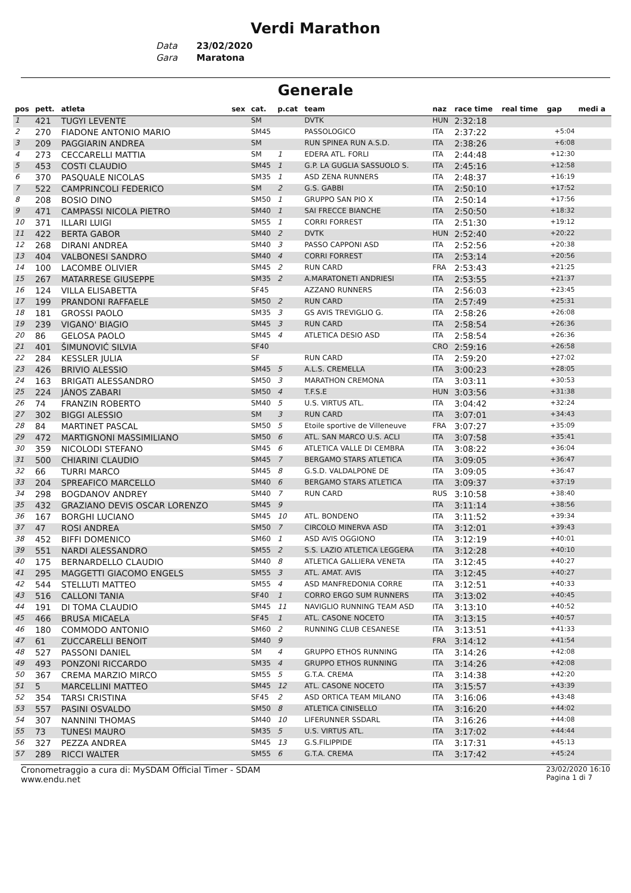Verdi Marathon
Data 23/02/2020
Gara Maratona
Generale
| pos | pett. | atleta | sex | cat. | p.cat | team | naz | race time | real time | gap | medi a |
| --- | --- | --- | --- | --- | --- | --- | --- | --- | --- | --- | --- |
| 1 | 421 | TUGYI LEVENTE | | SM | | DVTK | HUN | 2:32:18 | | | |
| 2 | 270 | FIADONE ANTONIO MARIO | | SM45 | | PASSOLOGICO | ITA | 2:37:22 | | +5:04 | |
| 3 | 209 | PAGGIARIN ANDREA | | SM | | RUN SPINEA RUN A.S.D. | ITA | 2:38:26 | | +6:08 | |
| 4 | 273 | CECCARELLI MATTIA | | SM | 1 | EDERA ATL. FORLI | ITA | 2:44:48 | | +12:30 | |
| 5 | 453 | COSTI CLAUDIO | | SM45 | 1 | G.P. LA GUGLIA SASSUOLO S. | ITA | 2:45:16 | | +12:58 | |
| 6 | 370 | PASQUALE NICOLAS | | SM35 | 1 | ASD ZENA RUNNERS | ITA | 2:48:37 | | +16:19 | |
| 7 | 522 | CAMPRINCOLI FEDERICO | | SM | 2 | G.S. GABBI | ITA | 2:50:10 | | +17:52 | |
| 8 | 208 | BOSIO DINO | | SM50 | 1 | GRUPPO SAN PIO X | ITA | 2:50:14 | | +17:56 | |
| 9 | 471 | CAMPASSI NICOLA PIETRO | | SM40 | 1 | SAI FRECCE BIANCHE | ITA | 2:50:50 | | +18:32 | |
| 10 | 371 | ILLARI LUIGI | | SM55 | 1 | CORRI FORREST | ITA | 2:51:30 | | +19:12 | |
| 11 | 422 | BERTA GABOR | | SM40 | 2 | DVTK | HUN | 2:52:40 | | +20:22 | |
| 12 | 268 | DIRANI ANDREA | | SM40 | 3 | PASSO CAPPONI ASD | ITA | 2:52:56 | | +20:38 | |
| 13 | 404 | VALBONESI SANDRO | | SM40 | 4 | CORRI FORREST | ITA | 2:53:14 | | +20:56 | |
| 14 | 100 | LACOMBE OLIVIER | | SM45 | 2 | RUN CARD | FRA | 2:53:43 | | +21:25 | |
| 15 | 267 | MATARRESE GIUSEPPE | | SM35 | 2 | A.MARATONETI ANDRIESI | ITA | 2:53:55 | | +21:37 | |
| 16 | 124 | VILLA ELISABETTA | | SF45 | | AZZANO RUNNERS | ITA | 2:56:03 | | +23:45 | |
| 17 | 199 | PRANDONI RAFFAELE | | SM50 | 2 | RUN CARD | ITA | 2:57:49 | | +25:31 | |
| 18 | 181 | GROSSI PAOLO | | SM35 | 3 | GS AVIS TREVIGLIO G. | ITA | 2:58:26 | | +26:08 | |
| 19 | 239 | VIGANO' BIAGIO | | SM45 | 3 | RUN CARD | ITA | 2:58:54 | | +26:36 | |
| 20 | 86 | GELOSA PAOLO | | SM45 | 4 | ATLETICA DESIO ASD | ITA | 2:58:54 | | +26:36 | |
| 21 | 401 | ŠIMUNOVIĆ SILVIA | | SF40 | | | CRO | 2:59:16 | | +26:58 | |
| 22 | 284 | KESSLER JULIA | | SF | | RUN CARD | ITA | 2:59:20 | | +27:02 | |
| 23 | 426 | BRIVIO ALESSIO | | SM45 | 5 | A.L.S. CREMELLA | ITA | 3:00:23 | | +28:05 | |
| 24 | 163 | BRIGATI ALESSANDRO | | SM50 | 3 | MARATHON CREMONA | ITA | 3:03:11 | | +30:53 | |
| 25 | 224 | JÁNOS ZABARI | | SM50 | 4 | T.F.S.E | HUN | 3:03:56 | | +31:38 | |
| 26 | 74 | FRANZIN ROBERTO | | SM40 | 5 | U.S. VIRTUS ATL. | ITA | 3:04:42 | | +32:24 | |
| 27 | 302 | BIGGI ALESSIO | | SM | 3 | RUN CARD | ITA | 3:07:01 | | +34:43 | |
| 28 | 84 | MARTINET PASCAL | | SM50 | 5 | Etoile sportive de Villeneuve | FRA | 3:07:27 | | +35:09 | |
| 29 | 472 | MARTIGNONI MASSIMILIANO | | SM50 | 6 | ATL. SAN MARCO U.S. ACLI | ITA | 3:07:58 | | +35:41 | |
| 30 | 359 | NICOLODI STEFANO | | SM45 | 6 | ATLETICA VALLE DI CEMBRA | ITA | 3:08:22 | | +36:04 | |
| 31 | 500 | CHIARINI CLAUDIO | | SM45 | 7 | BERGAMO STARS ATLETICA | ITA | 3:09:05 | | +36:47 | |
| 32 | 66 | TURRI MARCO | | SM45 | 8 | G.S.D. VALDALPONE DE | ITA | 3:09:05 | | +36:47 | |
| 33 | 204 | SPREAFICO MARCELLO | | SM40 | 6 | BERGAMO STARS ATLETICA | ITA | 3:09:37 | | +37:19 | |
| 34 | 298 | BOGDANOV ANDREY | | SM40 | 7 | RUN CARD | RUS | 3:10:58 | | +38:40 | |
| 35 | 432 | GRAZIANO DEVIS OSCAR LORENZO | | SM45 | 9 | | ITA | 3:11:14 | | +38:56 | |
| 36 | 167 | BORGHI LUCIANO | | SM45 | 10 | ATL. BONDENO | ITA | 3:11:52 | | +39:34 | |
| 37 | 47 | ROSI ANDREA | | SM50 | 7 | CIRCOLO MINERVA ASD | ITA | 3:12:01 | | +39:43 | |
| 38 | 452 | BIFFI DOMENICO | | SM60 | 1 | ASD AVIS OGGIONO | ITA | 3:12:19 | | +40:01 | |
| 39 | 551 | NARDI ALESSANDRO | | SM55 | 2 | S.S. LAZIO ATLETICA LEGGERA | ITA | 3:12:28 | | +40:10 | |
| 40 | 175 | BERNARDELLO CLAUDIO | | SM40 | 8 | ATLETICA GALLIERA VENETA | ITA | 3:12:45 | | +40:27 | |
| 41 | 295 | MAGGETTI GIACOMO ENGELS | | SM55 | 3 | ATL. AMAT. AVIS | ITA | 3:12:45 | | +40:27 | |
| 42 | 544 | STELLUTI MATTEO | | SM55 | 4 | ASD MANFREDONIA CORRE | ITA | 3:12:51 | | +40:33 | |
| 43 | 516 | CALLONI TANIA | | SF40 | 1 | CORRO ERGO SUM RUNNERS | ITA | 3:13:02 | | +40:45 | |
| 44 | 191 | DI TOMA CLAUDIO | | SM45 | 11 | NAVIGLIO RUNNING TEAM ASD | ITA | 3:13:10 | | +40:52 | |
| 45 | 466 | BRUSA MICAELA | | SF45 | 1 | ATL. CASONE NOCETO | ITA | 3:13:15 | | +40:57 | |
| 46 | 180 | COMMODO ANTONIO | | SM60 | 2 | RUNNING CLUB CESANESE | ITA | 3:13:51 | | +41:33 | |
| 47 | 61 | ZUCCARELLI BENOIT | | SM40 | 9 | | FRA | 3:14:12 | | +41:54 | |
| 48 | 527 | PASSONI DANIEL | | SM | 4 | GRUPPO ETHOS RUNNING | ITA | 3:14:26 | | +42:08 | |
| 49 | 493 | PONZONI RICCARDO | | SM35 | 4 | GRUPPO ETHOS RUNNING | ITA | 3:14:26 | | +42:08 | |
| 50 | 367 | CREMA MARZIO MIRCO | | SM55 | 5 | G.T.A. CREMA | ITA | 3:14:38 | | +42:20 | |
| 51 | 5 | MARCELLINI MATTEO | | SM45 | 12 | ATL. CASONE NOCETO | ITA | 3:15:57 | | +43:39 | |
| 52 | 354 | TARSI CRISTINA | | SF45 | 2 | ASD ORTICA TEAM MILANO | ITA | 3:16:06 | | +43:48 | |
| 53 | 557 | PASINI OSVALDO | | SM50 | 8 | ATLETICA CINISELLO | ITA | 3:16:20 | | +44:02 | |
| 54 | 307 | NANNINI THOMAS | | SM40 | 10 | LIFERUNNER SSDARL | ITA | 3:16:26 | | +44:08 | |
| 55 | 73 | TUNESI MAURO | | SM35 | 5 | U.S. VIRTUS ATL. | ITA | 3:17:02 | | +44:44 | |
| 56 | 327 | PEZZA ANDREA | | SM45 | 13 | G.S.FILIPPIDE | ITA | 3:17:31 | | +45:13 | |
| 57 | 289 | RICCI WALTER | | SM55 | 6 | G.T.A. CREMA | ITA | 3:17:42 | | +45:24 | |
Cronometraggio a cura di: MySDAM Official Timer - SDAM
www.endu.net
23/02/2020 16:10
Pagina 1 di 7